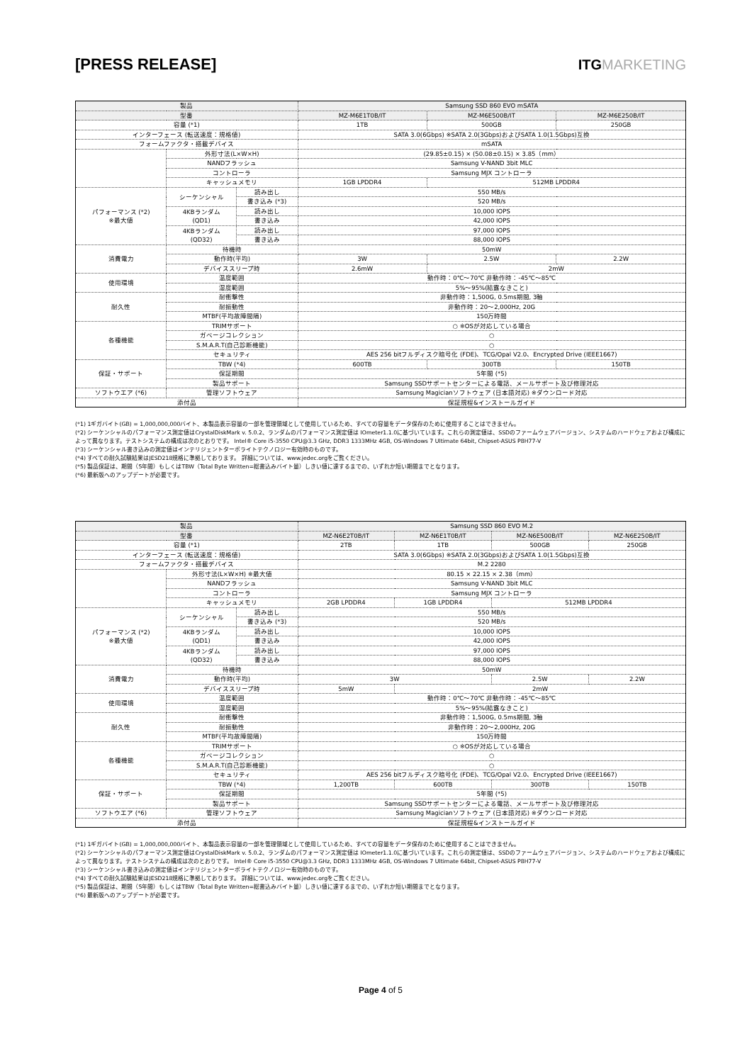[PRESS RELEASE] ITGMARKETING
| 製品 | | | Samsung SSD 860 EVO mSATA | | |
| 型番 | | | MZ-M6E1T0B/IT | MZ-M6E500B/IT | MZ-M6E250B/IT |
| 容量 (*1) | | | 1TB | 500GB | 250GB |
| インターフェース (転送速度：規格値) | | | SATA 3.0(6Gbps) ※SATA 2.0(3Gbps)およびSATA 1.0(1.5Gbps)互換 | | |
| フォームファクタ・搭載デバイス | | | mSATA | | |
| | 外形寸法(L×W×H) | | (29.85±0.15) × (50.08±0.15) × 3.85（mm） | | |
| | NANDフラッシュ | | Samsung V-NAND 3bit MLC | | |
| | コントローラ | | Samsung MJX コントローラ | | |
| | キャッシュメモリ | | 1GB LPDDR4 | 512MB LPDDR4 | |
| パフォーマンス (*2) ※最大値 | シーケンシャル | 読み出し | 550 MB/s | | |
| | | 書き込み (*3) | 520 MB/s | | |
| | 4KBランダム (QD1) | 読み出し | 10,000 IOPS | | |
| | | 書き込み | 42,000 IOPS | | |
| | 4KBランダム (QD32) | 読み出し | 97,000 IOPS | | |
| | | 書き込み | 88,000 IOPS | | |
| 消費電力 | 待機時 | | 50mW | | |
| | 動作時(平均) | | 3W | 2.5W | 2.2W |
| | デバイススリープ時 | | 2.6mW | 2mW | |
| 使用環境 | 温度範囲 | | 動作時：0℃～70℃ 非動作時：-45℃～85℃ | | |
| | 湿度範囲 | | 5%～95%(結露なきこと) | | |
| 耐久性 | 耐衝撃性 | | 非動作時：1,500G, 0.5ms期間, 3軸 | | |
| | 耐振動性 | | 非動作時：20～2,000Hz, 20G | | |
| | MTBF(平均故障間隔) | | 150万時間 | | |
| 各種機能 | TRIMサポート | | ○ ※OSが対応している場合 | | |
| | ガベージコレクション | | ○ | | |
| | S.M.A.R.T(自己診断機能) | | ○ | | |
| | セキュリティ | | AES 256 bitフルディスク暗号化 (FDE)、TCG/Opal V2.0、Encrypted Drive (IEEE1667) | | |
| 保証・サポート | TBW (*4) | | 600TB | 300TB | 150TB |
| | 保証期間 | | 5年間 (*5) | | |
| | 製品サポート | | Samsung SSDサポートセンターによる電話、メールサポート及び修理対応 | | |
| ソフトウエア (*6) | 管理ソフトウェア | | Samsung Magicianソフトウェア (日本語対応) ※ダウンロード対応 | | |
| 添付品 | | | 保証規程&インストールガイド | | |
(*1) 1ギガバイト(GB) = 1,000,000,000バイト、本製品表示容量の一部を管理領域として使用しているため、すべての容量をデータ保存のために使用することはできません。
(*2) シーケンシャルのパフォーマンス測定値はCrystalDiskMark v. 5.0.2、ランダムのパフォーマンス測定値は IOmeter1.1.0に基づいています。これらの測定値は、SSDのファームウェアバージョン、システムのハードウェアおよび構成によって異なります。テストシステムの構成は次のとおりです。 Intel® Core i5-3550 CPU@3.3 GHz, DDR3 1333MHz 4GB, OS-Windows 7 Ultimate 64bit, Chipset-ASUS P8H77-V
(*3) シーケンシャル書き込みの測定値はインテリジェントターボライトテクノロジー有効時のものです。
(*4) すべての耐久試験結果はJESD218規格に準拠しております。 詳細については、www.jedec.orgをご覧ください。
(*5) 製品保証は、期間（5年間）もしくはTBW（Total Byte Written=総書込みバイト量）しきい値に達するまでの、いずれか短い期間までとなります。
(*6) 最新版へのアップデートが必要です。
| 製品 | | | Samsung SSD 860 EVO M.2 | | | |
| 型番 | | | MZ-N6E2T0B/IT | MZ-N6E1T0B/IT | MZ-N6E500B/IT | MZ-N6E250B/IT |
| 容量 (*1) | | | 2TB | 1TB | 500GB | 250GB |
| インターフェース (転送速度：規格値) | | | SATA 3.0(6Gbps) ※SATA 2.0(3Gbps)およびSATA 1.0(1.5Gbps)互換 | | | |
| フォームファクタ・搭載デバイス | | | M.2 2280 | | | |
| | 外形寸法(L×W×H) ※最大値 | | 80.15 × 22.15 × 2.38（mm） | | | |
| | NANDフラッシュ | | Samsung V-NAND 3bit MLC | | | |
| | コントローラ | | Samsung MJX コントローラ | | | |
| | キャッシュメモリ | | 2GB LPDDR4 | 1GB LPDDR4 | 512MB LPDDR4 | |
| パフォーマンス (*2) ※最大値 | シーケンシャル | 読み出し | 550 MB/s | | | |
| | | 書き込み (*3) | 520 MB/s | | | |
| | 4KBランダム (QD1) | 読み出し | 10,000 IOPS | | | |
| | | 書き込み | 42,000 IOPS | | | |
| | 4KBランダム (QD32) | 読み出し | 97,000 IOPS | | | |
| | | 書き込み | 88,000 IOPS | | | |
| 消費電力 | 待機時 | | 50mW | | | |
| | 動作時(平均) | | 3W | | 2.5W | 2.2W |
| | デバイススリープ時 | | 5mW | 2mW | | |
| 使用環境 | 温度範囲 | | 動作時：0℃～70℃ 非動作時：-45℃～85℃ | | | |
| | 湿度範囲 | | 5%～95%(結露なきこと) | | | |
| 耐久性 | 耐衝撃性 | | 非動作時：1,500G, 0.5ms期間, 3軸 | | | |
| | 耐振動性 | | 非動作時：20～2,000Hz, 20G | | | |
| | MTBF(平均故障間隔) | | 150万時間 | | | |
| 各種機能 | TRIMサポート | | ○ ※OSが対応している場合 | | | |
| | ガベージコレクション | | ○ | | | |
| | S.M.A.R.T(自己診断機能) | | ○ | | | |
| | セキュリティ | | AES 256 bitフルディスク暗号化 (FDE)、TCG/Opal V2.0、Encrypted Drive (IEEE1667) | | | |
| 保証・サポート | TBW (*4) | | 1,200TB | 600TB | 300TB | 150TB |
| | 保証期間 | | 5年間 (*5) | | | |
| | 製品サポート | | Samsung SSDサポートセンターによる電話、メールサポート及び修理対応 | | | |
| ソフトウエア (*6) | 管理ソフトウェア | | Samsung Magicianソフトウェア (日本語対応) ※ダウンロード対応 | | | |
| 添付品 | | | 保証規程&インストールガイド | | | |
(*1) 1ギガバイト(GB) = 1,000,000,000バイト、本製品表示容量の一部を管理領域として使用しているため、すべての容量をデータ保存のために使用することはできません。
(*2) シーケンシャルのパフォーマンス測定値はCrystalDiskMark v. 5.0.2、ランダムのパフォーマンス測定値は IOmeter1.1.0に基づいています。これらの測定値は、SSDのファームウェアバージョン、システムのハードウェアおよび構成によって異なります。テストシステムの構成は次のとおりです。 Intel® Core i5-3550 CPU@3.3 GHz, DDR3 1333MHz 4GB, OS-Windows 7 Ultimate 64bit, Chipset-ASUS P8H77-V
(*3) シーケンシャル書き込みの測定値はインテリジェントターボライトテクノロジー有効時のものです。
(*4) すべての耐久試験結果はJESD218規格に準拠しております。 詳細については、www.jedec.orgをご覧ください。
(*5) 製品保証は、期間（5年間）もしくはTBW（Total Byte Written=総書込みバイト量）しきい値に達するまでの、いずれか短い期間までとなります。
(*6) 最新版へのアップデートが必要です。
Page 4 of 5